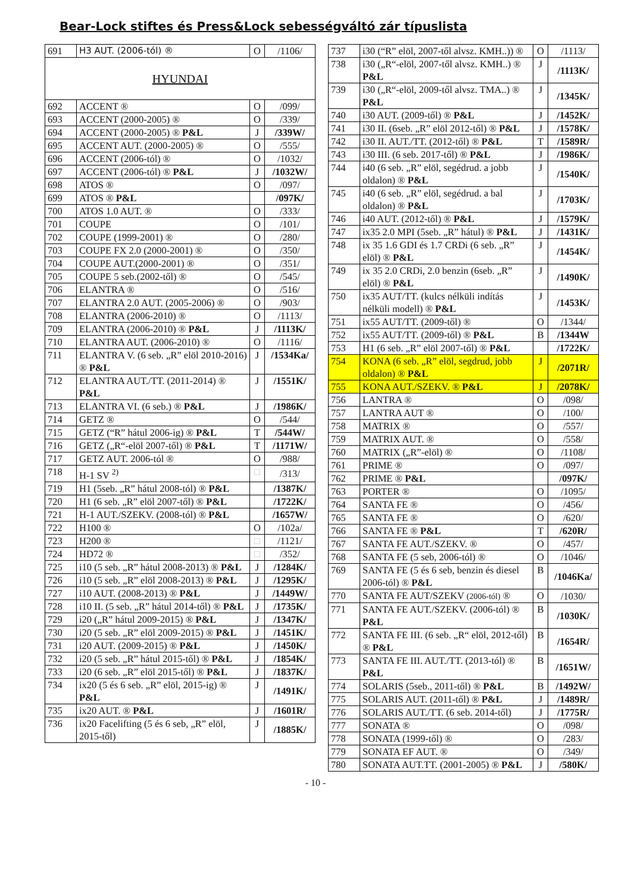Bear-Lock stiftes és Press&Lock sebességváltó zár típuslista
| 691 | H3 AUT. (2006-tól) ® | O | /1106/ |
| HYUNDAI | | | |
| 692 | ACCENT ® | O | /099/ |
| 693 | ACCENT (2000-2005) ® | O | /339/ |
| 694 | ACCENT (2000-2005) ® P&L | J | /339W/ |
| 695 | ACCENT AUT. (2000-2005) ® | O | /555/ |
| 696 | ACCENT (2006-tól) ® | O | /1032/ |
| 697 | ACCENT (2006-tól) ® P&L | J | /1032W/ |
| 698 | ATOS ® | O | /097/ |
| 699 | ATOS ® P&L | | /097K/ |
| 700 | ATOS 1.0 AUT. ® | O | /333/ |
| 701 | COUPE | O | /101/ |
| 702 | COUPE (1999-2001) ® | O | /280/ |
| 703 | COUPE FX 2.0 (2000-2001) ® | O | /350/ |
| 704 | COUPE AUT.(2000-2001) ® | O | /351/ |
| 705 | COUPE 5 seb.(2002-től) ® | O | /545/ |
| 706 | ELANTRA ® | O | /516/ |
| 707 | ELANTRA 2.0 AUT. (2005-2006) ® | O | /903/ |
| 708 | ELANTRA (2006-2010) ® | O | /1113/ |
| 709 | ELANTRA (2006-2010) ® P&L | J | /1113K/ |
| 710 | ELANTRA AUT. (2006-2010) ® | O | /1116/ |
| 711 | ELANTRA V. (6 seb. „R” elöl 2010-2016) ® P&L | J | /1534Ka/ |
| 712 | ELANTRA AUT./TT. (2011-2014) ® P&L | J | /1551K/ |
| 713 | ELANTRA VI. (6 seb.) ® P&L | J | /1986K/ |
| 714 | GETZ ® | O | /544/ |
| 715 | GETZ (“R” hátul 2006-ig) ® P&L | T | /544W/ |
| 716 | GETZ („R“-elöl 2007-től) ® P&L | T | /1171W/ |
| 717 | GETZ AUT. 2006-tól ® | O | /988/ |
| 718 | H-1 SV <sup>2)</sup> | □ | /313/ |
| 719 | H1 (5seb. „R” hátul 2008-tól) ® P&L | | /1387K/ |
| 720 | H1 (6 seb. „R” elöl 2007-től) ® P&L | | /1722K/ |
| 721 | H-1 AUT./SZEKV. (2008-tól) ® P&L | | /1657W/ |
| 722 | H100 ® | O | /102a/ |
| 723 | H200 ® | □ | /1121/ |
| 724 | HD72 ® | □ | /352/ |
| 725 | i10 (5 seb. „R” hátul 2008-2013) ® P&L | J | /1284K/ |
| 726 | i10 (5 seb. „R” elöl 2008-2013) ® P&L | J | /1295K/ |
| 727 | i10 AUT. (2008-2013) ® P&L | J | /1449W/ |
| 728 | i10 II. (5 seb. „R” hátul 2014-től) ® P&L | J | /1735K/ |
| 729 | i20 („R” hátul 2009-2015) ® P&L | J | /1347K/ |
| 730 | i20 (5 seb. „R” elöl 2009-2015) ® P&L | J | /1451K/ |
| 731 | i20 AUT. (2009-2015) ® P&L | J | /1450K/ |
| 732 | i20 (5 seb. „R” hátul 2015-től) ® P&L | J | /1854K/ |
| 733 | i20 (6 seb. „R” elöl 2015-től) ® P&L | J | /1837K/ |
| 734 | ix20 (5 és 6 seb. „R” elöl, 2015-ig) ® P&L | J | /1491K/ |
| 735 | ix20 AUT. ® P&L | J | /1601R/ |
| 736 | ix20 Facelifting (5 és 6 seb, „R” elöl, 2015-től) | J | /1885K/ |
| 737 | i30 (“R” elöl, 2007-től alvsz. KMH..)) ® | O | /1113/ |
| 738 | i30 („R“-elöl, 2007-től alvsz. KMH..) ® P&L | J | /1113K/ |
| 739 | i30 („R“-elöl, 2009-től alvsz. TMA..) ® P&L | J | /1345K/ |
| 740 | i30 AUT. (2009-től) ® P&L | J | /1452K/ |
| 741 | i30 II. (6seb. „R” elöl 2012-től) ® P&L | J | /1578K/ |
| 742 | i30 II. AUT./TT. (2012-től) ® P&L | T | /1589R/ |
| 743 | i30 III. (6 seb. 2017-től) ® P&L | J | /1986K/ |
| 744 | i40 (6 seb. „R” elöl, segédrud. a jobb oldalon) ® P&L | J | /1540K/ |
| 745 | i40 (6 seb. „R” elöl, segédrud. a bal oldalon) ® P&L | J | /1703K/ |
| 746 | i40 AUT. (2012-től) ® P&L | J | /1579K/ |
| 747 | ix35 2.0 MPI (5seb. „R” hátul) ® P&L | J | /1431K/ |
| 748 | ix 35 1.6 GDI és 1.7 CRDi (6 seb. „R” elöl) ® P&L | J | /1454K/ |
| 749 | ix 35 2.0 CRDi, 2.0 benzin (6seb. „R” elöl) ® P&L | J | /1490K/ |
| 750 | ix35 AUT/TT. (kulcs nélküli indítás nélküli modell) ® P&L | J | /1453K/ |
| 751 | ix55 AUT/TT. (2009-től) ® | O | /1344/ |
| 752 | ix55 AUT/TT. (2009-től) ® P&L | B | /1344W |
| 753 | H1 (6 seb. „R” elöl 2007-től) ® P&L | | /1722K/ |
| 754 | KONA (6 seb. „R” elöl, segdrud, jobb oldalon) ® P&L | J | /2071R/ |
| 755 | KONA AUT./SZEKV. ® P&L | J | /2078K/ |
| 756 | LANTRA ® | O | /098/ |
| 757 | LANTRA AUT ® | O | /100/ |
| 758 | MATRIX ® | O | /557/ |
| 759 | MATRIX AUT. ® | O | /558/ |
| 760 | MATRIX („R”-elöl) ® | O | /1108/ |
| 761 | PRIME ® | O | /097/ |
| 762 | PRIME ® P&L | | /097K/ |
| 763 | PORTER ® | O | /1095/ |
| 764 | SANTA FE ® | O | /456/ |
| 765 | SANTA FE ® | O | /620/ |
| 766 | SANTA FE ® P&L | T | /620R/ |
| 767 | SANTA FE AUT./SZEKV. ® | O | /457/ |
| 768 | SANTA FE (5 seb, 2006-tól) ® | O | /1046/ |
| 769 | SANTA FE (5 és 6 seb, benzin és diesel 2006-tól) ® P&L | B | /1046Ka/ |
| 770 | SANTA FE AUT/SZEKV (2006-tól) ® | O | /1030/ |
| 771 | SANTA FE AUT./SZEKV. (2006-tól) ® P&L | B | /1030K/ |
| 772 | SANTA FE III. (6 seb. „R“ elöl, 2012-től) ® P&L | B | /1654R/ |
| 773 | SANTA FE III. AUT./TT. (2013-tól) ® P&L | B | /1651W/ |
| 774 | SOLARIS (5seb., 2011-től) ® P&L | B | /1492W/ |
| 775 | SOLARIS AUT. (2011-től) ® P&L | J | /1489R/ |
| 776 | SOLARIS AUT./TT. (6 seb. 2014-től) | J | /1775R/ |
| 777 | SONATA ® | O | /098/ |
| 778 | SONATA (1999-től) ® | O | /283/ |
| 779 | SONATA EF AUT. ® | O | /349/ |
| 780 | SONATA AUT.TT. (2001-2005) ® P&L | J | /580K/ |
- 10 -